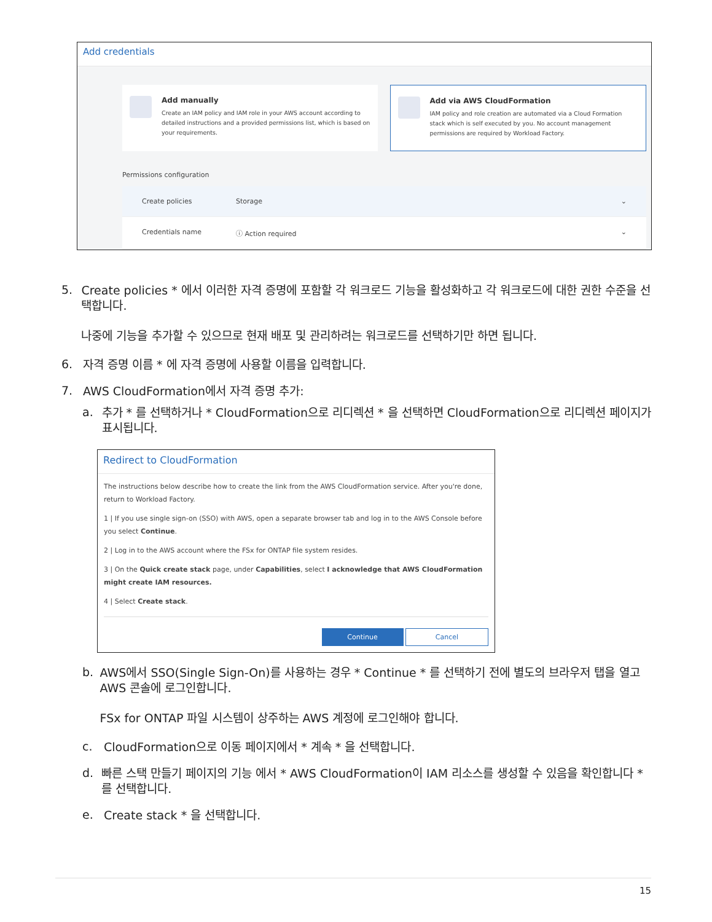Add credentials
Add manually
Create an IAM policy and IAM role in your AWS account according to detailed instructions and a provided permissions list, which is based on your requirements.
Add via AWS CloudFormation
IAM policy and role creation are automated via a Cloud Formation stack which is self executed by you. No account management permissions are required by Workload Factory.
Permissions configuration
Create policies Storage ⌄
Credentials name ⓘ Action required ⌄
5.
Create policies * 에서 이러한 자격 증명에 포함할 각 워크로드 기능을 활성화하고 각 워크로드에 대한 권한 수준을 선택합니다.
나중에 기능을 추가할 수 있으므로 현재 배포 및 관리하려는 워크로드를 선택하기만 하면 됩니다.
6.
자격 증명 이름 * 에 자격 증명에 사용할 이름을 입력합니다.
7.
AWS CloudFormation에서 자격 증명 추가:
a.
추가 * 를 선택하거나 * CloudFormation으로 리디렉션 * 을 선택하면 CloudFormation으로 리디렉션 페이지가 표시됩니다.
Redirect to CloudFormation
The instructions below describe how to create the link from the AWS CloudFormation service. After you're done, return to Workload Factory.
1 | If you use single sign-on (SSO) with AWS, open a separate browser tab and log in to the AWS Console before you select Continue.
2 | Log in to the AWS account where the FSx for ONTAP file system resides.
3 | On the Quick create stack page, under Capabilities, select I acknowledge that AWS CloudFormation might create IAM resources.
4 | Select Create stack.
Continue Cancel
b.
AWS에서 SSO(Single Sign-On)를 사용하는 경우 * Continue * 를 선택하기 전에 별도의 브라우저 탭을 열고 AWS 콘솔에 로그인합니다.
FSx for ONTAP 파일 시스템이 상주하는 AWS 계정에 로그인해야 합니다.
c.
CloudFormation으로 이동 페이지에서 * 계속 * 을 선택합니다.
d.
빠른 스택 만들기 페이지의 기능 에서 * AWS CloudFormation이 IAM 리소스를 생성할 수 있음을 확인합니다 * 를 선택합니다.
e.
Create stack * 을 선택합니다.
15